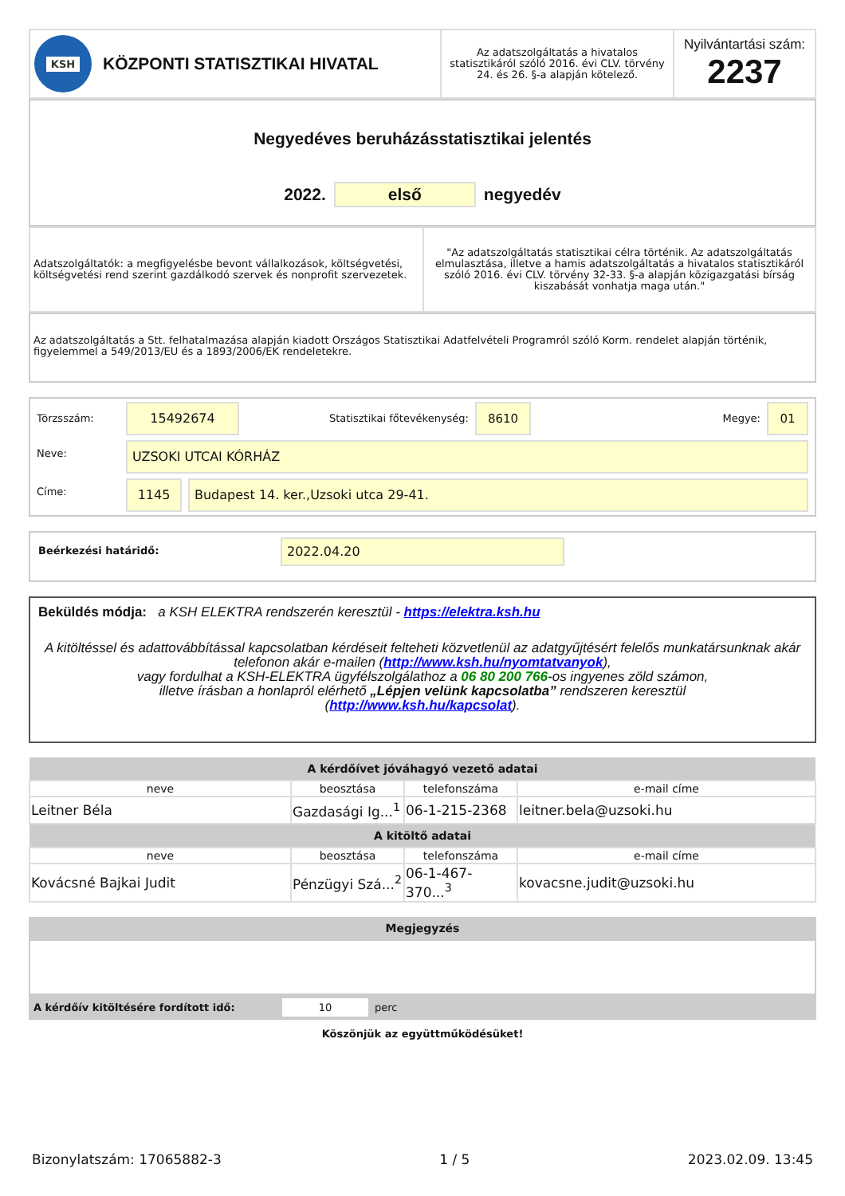| KSH KÖZPONTI STATISZTIKAI HIVATAL | Az adatszolgáltatás a hivatalos statisztikáról szóló 2016. évi CLV. törvény 24. és 26. §-a alapján kötelező. | Nyilvántartási szám: 2237 |
Negyedéves beruházásstatisztikai jelentés
2022. első negyedév
| Adatszolgáltatók: a megfigyelésbe bevont vállalkozások, költségvetési, költségvetési rend szerint gazdálkodó szervek és nonprofit szervezetek. | "Az adatszolgáltatás statisztikai célra történik. Az adatszolgáltatás elmulasztása, illetve a hamis adatszolgáltatás a hivatalos statisztikáról szóló 2016. évi CLV. törvény 32-33. §-a alapján közigazgatási bírság kiszabását vonhatja maga után." |
Az adatszolgáltatás a Stt. felhatalmazása alapján kiadott Országos Statisztikai Adatfelvételi Programról szóló Korm. rendelet alapján történik, figyelemmel a 549/2013/EU és a 1893/2006/EK rendeletekre.
Törzsszám: 15492674 Statisztikai főtevékenység: 8610 Megye: 01
Neve: UZSOKI UTCAI KÓRHÁZ
Címe: 1145 Budapest 14. ker.,Uzsoki utca 29-41.
Beérkezési határidő: 2022.04.20
Beküldés módja: a KSH ELEKTRA rendszerén keresztül - https://elektra.ksh.hu
A kitöltéssel és adattovábbítással kapcsolatban kérdéseit felteheti közvetlenül az adatgyűjtésért felelős munkatársunknak akár telefonon akár e-mailen (http://www.ksh.hu/nyomtatvanyok),
vagy fordulhat a KSH-ELEKTRA ügyfélszolgálathoz a 06 80 200 766-os ingyenes zöld számon,
illetve írásban a honlapról elérhető „Lépjen velünk kapcsolatba” rendszeren keresztül
(http://www.ksh.hu/kapcsolat).
| A kérdőívet jóváhagyó vezető adatai | | | |
| --- | --- | --- | --- |
| neve | beosztása | telefonszáma | e-mail címe |
| Leitner Béla | Gazdasági Ig...<sup>1</sup> | 06-1-215-2368 | leitner.bela@uzsoki.hu |
| A kitöltő adatai | | | |
| neve | beosztása | telefonszáma | e-mail címe |
| Kovácsné Bajkai Judit | Pénzügyi Szá...<sup>2</sup> | 06-1-467-370...<sup>3</sup> | kovacsne.judit@uzsoki.hu |
Megjegyzés
A kérdőív kitöltésére fordított idő: 10 perc
Köszönjük az együttműködésüket!
Bizonylatszám: 17065882-3 1 / 5 2023.02.09. 13:45